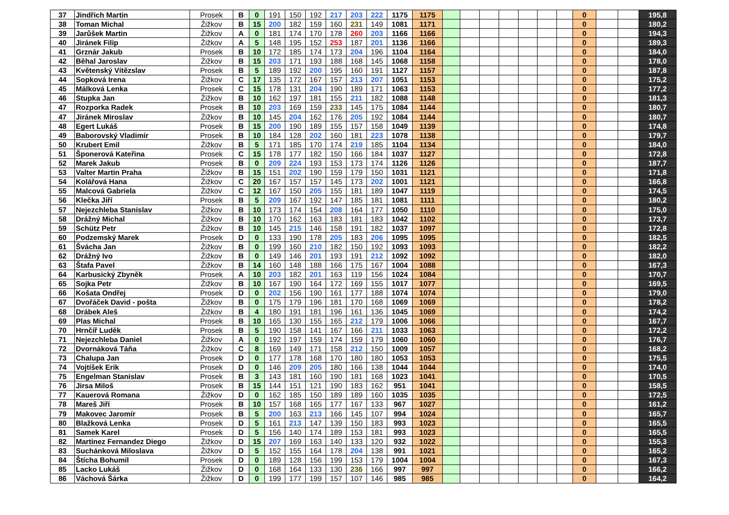| 37 | Jindřich Martin | Prosek | B | 0 | 191 | 150 | 192 | 217 | 203 | 222 | 1175 | 1175 | | | | | | | | 0 | | | 195,8 |
| 38 | Toman Michal | Žižkov | B | 15 | 200 | 182 | 159 | 160 | 231 | 149 | 1081 | 1171 | | | | | | | | 0 | | | 180,2 |
| 39 | Jarůšek Martin | Žižkov | A | 0 | 181 | 174 | 170 | 178 | 260 | 203 | 1166 | 1166 | | | | | | | | 0 | | | 194,3 |
| 40 | Jiránek Filip | Žižkov | A | 5 | 148 | 195 | 152 | 253 | 187 | 201 | 1136 | 1166 | | | | | | | | 0 | | | 189,3 |
| 41 | Grznár Jakub | Prosek | B | 10 | 172 | 185 | 174 | 173 | 204 | 196 | 1104 | 1164 | | | | | | | | 0 | | | 184,0 |
| 42 | Běhal Jaroslav | Žižkov | B | 15 | 203 | 171 | 193 | 188 | 168 | 145 | 1068 | 1158 | | | | | | | | 0 | | | 178,0 |
| 43 | Květenský Vítězslav | Prosek | B | 5 | 189 | 192 | 200 | 195 | 160 | 191 | 1127 | 1157 | | | | | | | | 0 | | | 187,8 |
| 44 | Sopková Irena | Žižkov | C | 17 | 135 | 172 | 167 | 157 | 213 | 207 | 1051 | 1153 | | | | | | | | 0 | | | 175,2 |
| 45 | Málková Lenka | Prosek | C | 15 | 178 | 131 | 204 | 190 | 189 | 171 | 1063 | 1153 | | | | | | | | 0 | | | 177,2 |
| 46 | Stupka Jan | Žižkov | B | 10 | 162 | 197 | 181 | 155 | 211 | 182 | 1088 | 1148 | | | | | | | | 0 | | | 181,3 |
| 47 | Rozporka Radek | Prosek | B | 10 | 203 | 169 | 159 | 233 | 145 | 175 | 1084 | 1144 | | | | | | | | 0 | | | 180,7 |
| 47 | Jiránek Miroslav | Žižkov | B | 10 | 145 | 204 | 162 | 176 | 205 | 192 | 1084 | 1144 | | | | | | | | 0 | | | 180,7 |
| 48 | Egert Lukáš | Prosek | B | 15 | 200 | 190 | 189 | 155 | 157 | 158 | 1049 | 1139 | | | | | | | | 0 | | | 174,8 |
| 49 | Baborovský Vladimír | Prosek | B | 10 | 184 | 128 | 202 | 160 | 181 | 223 | 1078 | 1138 | | | | | | | | 0 | | | 179,7 |
| 50 | Krubert Emil | Žižkov | B | 5 | 171 | 185 | 170 | 174 | 219 | 185 | 1104 | 1134 | | | | | | | | 0 | | | 184,0 |
| 51 | Šponerová Kateřina | Prosek | C | 15 | 178 | 177 | 182 | 150 | 166 | 184 | 1037 | 1127 | | | | | | | | 0 | | | 172,8 |
| 52 | Marek Jakub | Prosek | B | 0 | 209 | 224 | 193 | 153 | 173 | 174 | 1126 | 1126 | | | | | | | | 0 | | | 187,7 |
| 53 | Valter Martin Praha | Žižkov | B | 15 | 151 | 202 | 190 | 159 | 179 | 150 | 1031 | 1121 | | | | | | | | 0 | | | 171,8 |
| 54 | Kolářová Hana | Žižkov | C | 20 | 167 | 157 | 157 | 145 | 173 | 202 | 1001 | 1121 | | | | | | | | 0 | | | 166,8 |
| 55 | Malcová Gabriela | Žižkov | C | 12 | 167 | 150 | 205 | 155 | 181 | 189 | 1047 | 1119 | | | | | | | | 0 | | | 174,5 |
| 56 | Klečka Jiří | Prosek | B | 5 | 209 | 167 | 192 | 147 | 185 | 181 | 1081 | 1111 | | | | | | | | 0 | | | 180,2 |
| 57 | Nejezchleba Stanislav | Žižkov | B | 10 | 173 | 174 | 154 | 208 | 164 | 177 | 1050 | 1110 | | | | | | | | 0 | | | 175,0 |
| 58 | Drážný Michal | Žižkov | B | 10 | 170 | 162 | 163 | 183 | 181 | 183 | 1042 | 1102 | | | | | | | | 0 | | | 173,7 |
| 59 | Schütz Petr | Žižkov | B | 10 | 145 | 215 | 146 | 158 | 191 | 182 | 1037 | 1097 | | | | | | | | 0 | | | 172,8 |
| 60 | Podzemský Marek | Prosek | D | 0 | 133 | 190 | 178 | 205 | 183 | 206 | 1095 | 1095 | | | | | | | | 0 | | | 182,5 |
| 61 | Švácha Jan | Žižkov | B | 0 | 199 | 160 | 210 | 182 | 150 | 192 | 1093 | 1093 | | | | | | | | 0 | | | 182,2 |
| 62 | Drážný Ivo | Žižkov | B | 0 | 149 | 146 | 201 | 193 | 191 | 212 | 1092 | 1092 | | | | | | | | 0 | | | 182,0 |
| 63 | Štafa Pavel | Žižkov | B | 14 | 160 | 148 | 188 | 166 | 175 | 167 | 1004 | 1088 | | | | | | | | 0 | | | 167,3 |
| 64 | Karbusický Zbyněk | Prosek | A | 10 | 203 | 182 | 201 | 163 | 119 | 156 | 1024 | 1084 | | | | | | | | 0 | | | 170,7 |
| 65 | Sojka Petr | Žižkov | B | 10 | 167 | 190 | 164 | 172 | 169 | 155 | 1017 | 1077 | | | | | | | | 0 | | | 169,5 |
| 66 | Košata Ondřej | Prosek | D | 0 | 202 | 156 | 190 | 161 | 177 | 188 | 1074 | 1074 | | | | | | | | 0 | | | 179,0 |
| 67 | Dvořáček David - pošta | Žižkov | B | 0 | 175 | 179 | 196 | 181 | 170 | 168 | 1069 | 1069 | | | | | | | | 0 | | | 178,2 |
| 68 | Drábek Aleš | Žižkov | B | 4 | 180 | 191 | 181 | 196 | 161 | 136 | 1045 | 1069 | | | | | | | | 0 | | | 174,2 |
| 69 | Plas Michal | Prosek | B | 10 | 165 | 130 | 155 | 165 | 212 | 179 | 1006 | 1066 | | | | | | | | 0 | | | 167,7 |
| 70 | Hrnčíř Luděk | Prosek | B | 5 | 190 | 158 | 141 | 167 | 166 | 211 | 1033 | 1063 | | | | | | | | 0 | | | 172,2 |
| 71 | Nejezchleba Daniel | Žižkov | A | 0 | 192 | 197 | 159 | 174 | 159 | 179 | 1060 | 1060 | | | | | | | | 0 | | | 176,7 |
| 72 | Dvornáková Táňa | Žižkov | C | 8 | 169 | 149 | 171 | 158 | 212 | 150 | 1009 | 1057 | | | | | | | | 0 | | | 168,2 |
| 73 | Chalupa Jan | Prosek | D | 0 | 177 | 178 | 168 | 170 | 180 | 180 | 1053 | 1053 | | | | | | | | 0 | | | 175,5 |
| 74 | Vojtíšek Erik | Prosek | D | 0 | 146 | 209 | 205 | 180 | 166 | 138 | 1044 | 1044 | | | | | | | | 0 | | | 174,0 |
| 75 | Engelman Stanislav | Prosek | B | 3 | 143 | 181 | 160 | 190 | 181 | 168 | 1023 | 1041 | | | | | | | | 0 | | | 170,5 |
| 76 | Jirsa Miloš | Prosek | B | 15 | 144 | 151 | 121 | 190 | 183 | 162 | 951 | 1041 | | | | | | | | 0 | | | 158,5 |
| 77 | Kauerová Romana | Žižkov | D | 0 | 162 | 185 | 150 | 189 | 189 | 160 | 1035 | 1035 | | | | | | | | 0 | | | 172,5 |
| 78 | Mareš Jiří | Prosek | B | 10 | 157 | 168 | 165 | 177 | 167 | 133 | 967 | 1027 | | | | | | | | 0 | | | 161,2 |
| 79 | Makovec Jaromír | Prosek | B | 5 | 200 | 163 | 213 | 166 | 145 | 107 | 994 | 1024 | | | | | | | | 0 | | | 165,7 |
| 80 | Blažková Lenka | Prosek | D | 5 | 161 | 213 | 147 | 139 | 150 | 183 | 993 | 1023 | | | | | | | | 0 | | | 165,5 |
| 81 | Samek Karel | Prosek | D | 5 | 156 | 140 | 174 | 189 | 153 | 181 | 993 | 1023 | | | | | | | | 0 | | | 165,5 |
| 82 | Martinez Fernandez Diego | Žižkov | D | 15 | 207 | 169 | 163 | 140 | 133 | 120 | 932 | 1022 | | | | | | | | 0 | | | 155,3 |
| 83 | Suchánková Miloslava | Žižkov | D | 5 | 152 | 155 | 164 | 178 | 204 | 138 | 991 | 1021 | | | | | | | | 0 | | | 165,2 |
| 84 | Štícha Bohumil | Prosek | D | 0 | 189 | 128 | 156 | 199 | 153 | 179 | 1004 | 1004 | | | | | | | | 0 | | | 167,3 |
| 85 | Lacko Lukáš | Žižkov | D | 0 | 168 | 164 | 133 | 130 | 236 | 166 | 997 | 997 | | | | | | | | 0 | | | 166,2 |
| 86 | Váchová Šárka | Žižkov | D | 0 | 199 | 177 | 199 | 157 | 107 | 146 | 985 | 985 | | | | | | | | 0 | | | 164,2 |